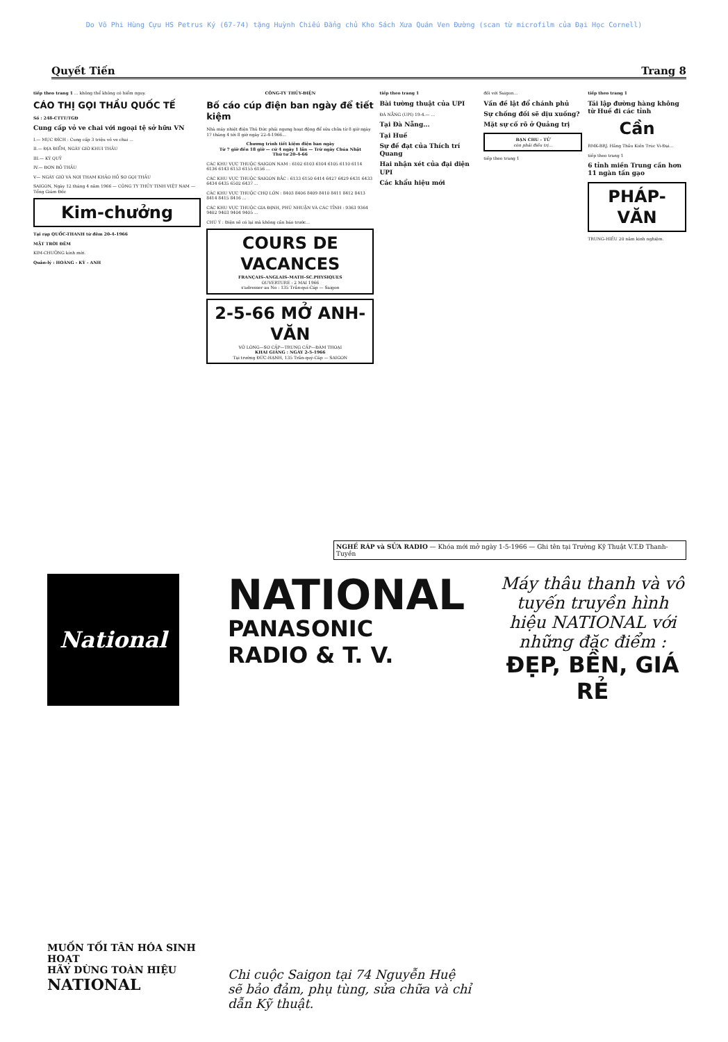Do Võ Phi Hùng Cựu HS Petrus Ký (67-74) tặng Huỳnh Chiếu Đẳng chủ Kho Sách Xưa Quán Ven Đường (scan từ microfilm của Đại Học Cornell)
Quyết Tiến Trang 8
tiếp theo trang 1 ... không thể không có hiểm nguy.
CÁO THỊ GỌI THẦU QUỐC TẾ
Số : 248-CTTT/TGĐ
Cung cấp vỏ ve chai với ngoại tệ sở hữu VN
I.— MỤC ĐÍCH : Cung cấp 3 triệu vỏ ve chai ...
II.— ĐỊA ĐIỂM, NGÀY GIỜ KHUI THẦU
III.— KÝ QUỸ
IV.— ĐƠN BỎ THẦU
V— NGÀY GIỜ VÀ NƠI THAM KHẢO HỒ SƠ GỌI THẦU
SAIGON, Ngày 12 tháng 4 năm 1966 — CÔNG TY THỦY TINH VIỆT NAM — Tổng Giám Đốc
Kim-chưởng
Tại rạp QUỐC-THANH từ đêm 20-4-1966
MẶT TRỜI ĐÊM
KIM-CHƯỞNG kính mời.
Quản-lý : HOÀNG - KỲ - ANH
CÔNG-TY THỦY-ĐIỆN
Bố cáo cúp điện ban ngày để tiết kiệm
Nhà máy nhiệt điện Thủ Đức phải ngưng hoạt động để sửa chữa từ 8 giờ ngày 17 tháng 4 tới 8 giờ ngày 22-4-1966...
Chương trình tiết kiệm điện ban ngày
Từ 7 giờ đến 18 giờ — cứ 4 ngày 1 lần — Trừ ngày Chúa Nhật
Thứ tư 20-4-66
CÁC KHU VỰC THUỘC SAIGON NAM : 6102 6103 6104 6105 6110 6114 6136 6143 6153 6155 6156 ...
CÁC KHU VỰC THUỘC SAIGON BẮC : 6133 6150 6414 6427 6429 6431 6433 6434 6435 6502 6437 ...
CÁC KHU VỰC THUỘC CHỢ LỚN : 8403 8406 8409 8410 8411 8412 8413 8414 8415 8416 ...
CÁC KHU VỰC THUỘC GIA ĐỊNH, PHÚ NHUẬN VÀ CÁC TỈNH : 9363 9364 9402 9403 9404 9405 ...
CHÚ Ý : Điện sẽ có lại mà không cần báo trước...
COURS DE VACANCES
FRANÇAIS–ANGLAIS–MATH–SC.PHYSIQUES
OUVERTURE : 2 MAI 1966
s'adresser au No : 135 Trần-quí-Cáp — Saigon
2-5-66 MỞ ANH-VĂN
VỠ LÒNG—SƠ CẤP—TRUNG CẤP—ĐÀM THOẠI
KHAI GIẢNG : NGÀY 2-5-1966
Tại trường ĐỨC-HẠNH, 135 Trần-quý-Cáp — SAIGON
tiếp theo trang 1
Bài tường thuật của UPI
ĐÀ NẴNG (UPI) 19-4.— ...
Tại Đà Nẵng...
Tại Huế
Sự đề đạt của Thích trí Quang
Hai nhận xét của đại diện UPI
Các khẩu hiệu mới
đối với Saigon...
Vấn đề lật đổ chánh phủ
Sự chống đối sẽ dịu xuống?
Mặt sự cố rõ ở Quảng trị
BẠN CHU - TỬ
còn phải điều trị...
tiếp theo trang 1
tiếp theo trang 1
Tái lập đường hàng không từ Huế đi các tỉnh
Cần
RMK-BRJ. Hãng Thầu Kiến Trúc Vi-Đại...
tiếp theo trang 1
6 tỉnh miền Trung cần hơn 11 ngàn tấn gạo
PHÁP-VĂN
TRUNG-HIẾU 20 năm kinh nghiệm.
NGHỀ RÁP và SỬA RADIO — Khóa mới mở ngày 1-5-1966 — Ghi tên tại Trường Kỹ Thuật V.T.Đ Thanh-Tuyền
National
MUỐN TỐI TÂN HÓA SINH HOẠT
HÃY DÙNG TOÀN HIỆU
NATIONAL
NATIONAL
PANASONIC
RADIO & T. V.
Chi cuộc Saigon tại 74 Nguyễn Huệ
sẽ bảo đảm, phụ tùng, sửa chữa và chỉ dẫn Kỹ thuật.
Máy thâu thanh và vô tuyến truyền hình hiệu NATIONAL với những đặc điểm :
ĐẸP, BỀN, GIÁ RẺ